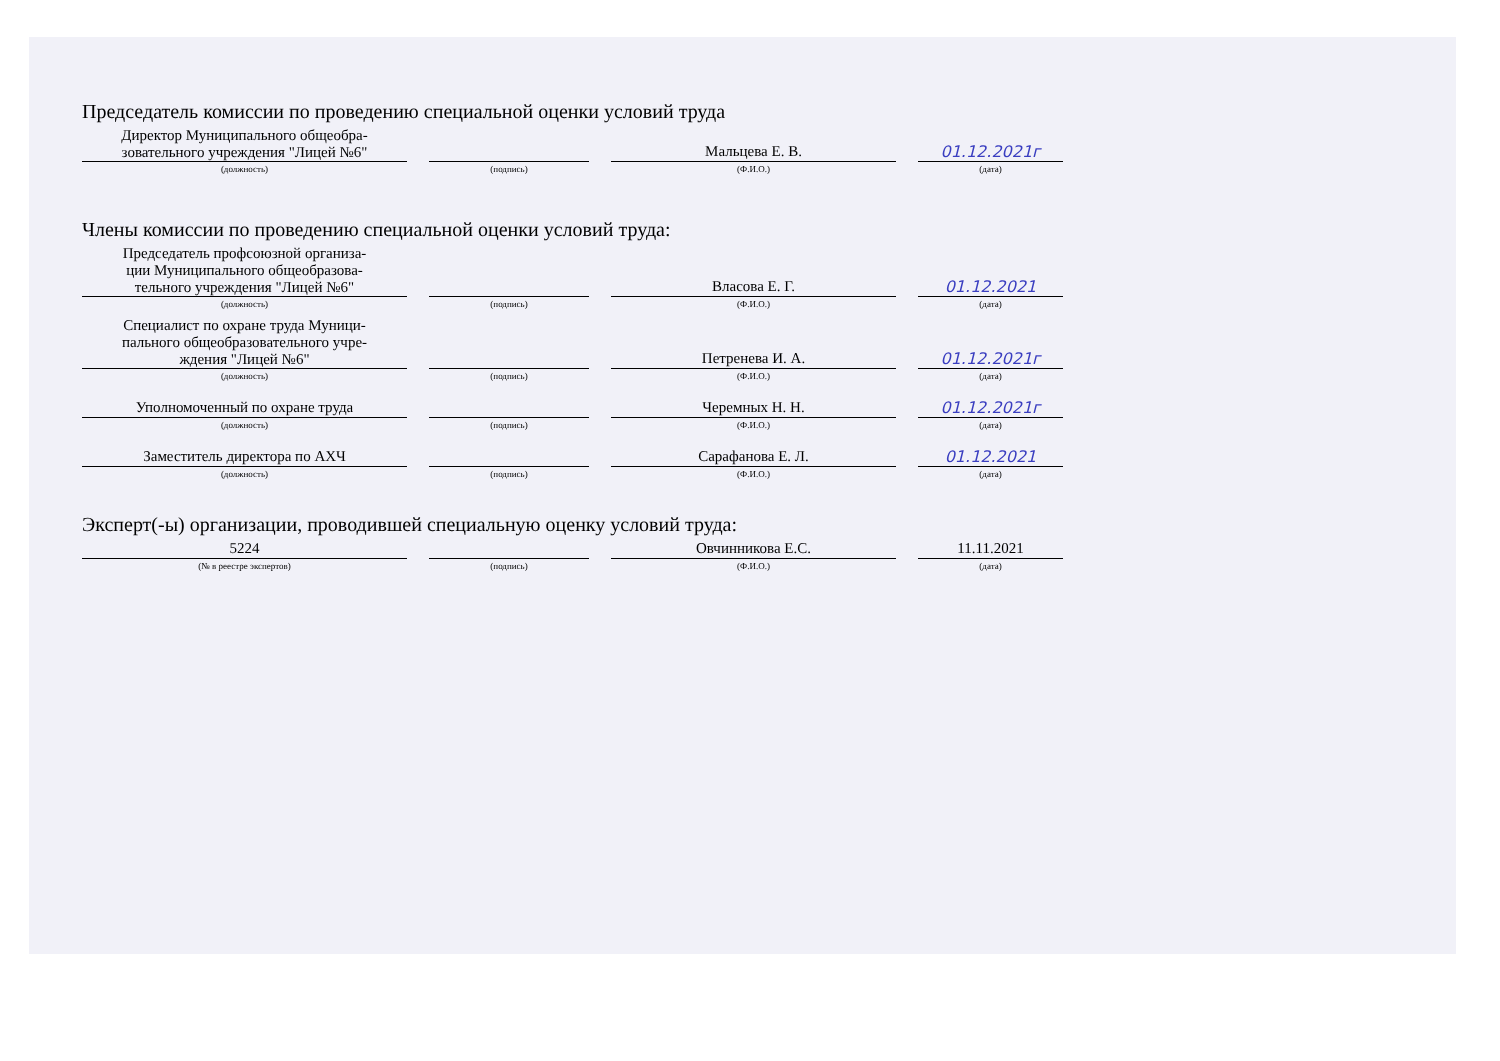Председатель комиссии по проведению специальной оценки условий труда
Директор Муниципального общеобра-
зовательного учреждения "Лицей №6"
(должность)
(подпись)
Мальцева Е. В.
(Ф.И.О.)
01.12.2021г
(дата)
Члены комиссии по проведению специальной оценки условий труда:
Председатель профсоюзной организа-
ции Муниципального общеобразова-
тельного учреждения "Лицей №6"
(должность)
(подпись)
Власова Е. Г.
(Ф.И.О.)
01.12.2021
(дата)
Специалист по охране труда Муници-
пального общеобразовательного учре-
ждения "Лицей №6"
(должность)
(подпись)
Петренева И. А.
(Ф.И.О.)
01.12.2021г
(дата)
Уполномоченный по охране труда
(должность)
(подпись)
Черемных Н. Н.
(Ф.И.О.)
01.12.2021г
(дата)
Заместитель директора по АХЧ
(должность)
(подпись)
Сарафанова Е. Л.
(Ф.И.О.)
01.12.2021
(дата)
Эксперт(-ы) организации, проводившей специальную оценку условий труда:
5224
(№ в реестре экспертов)
(подпись)
Овчинникова Е.С.
(Ф.И.О.)
11.11.2021
(дата)